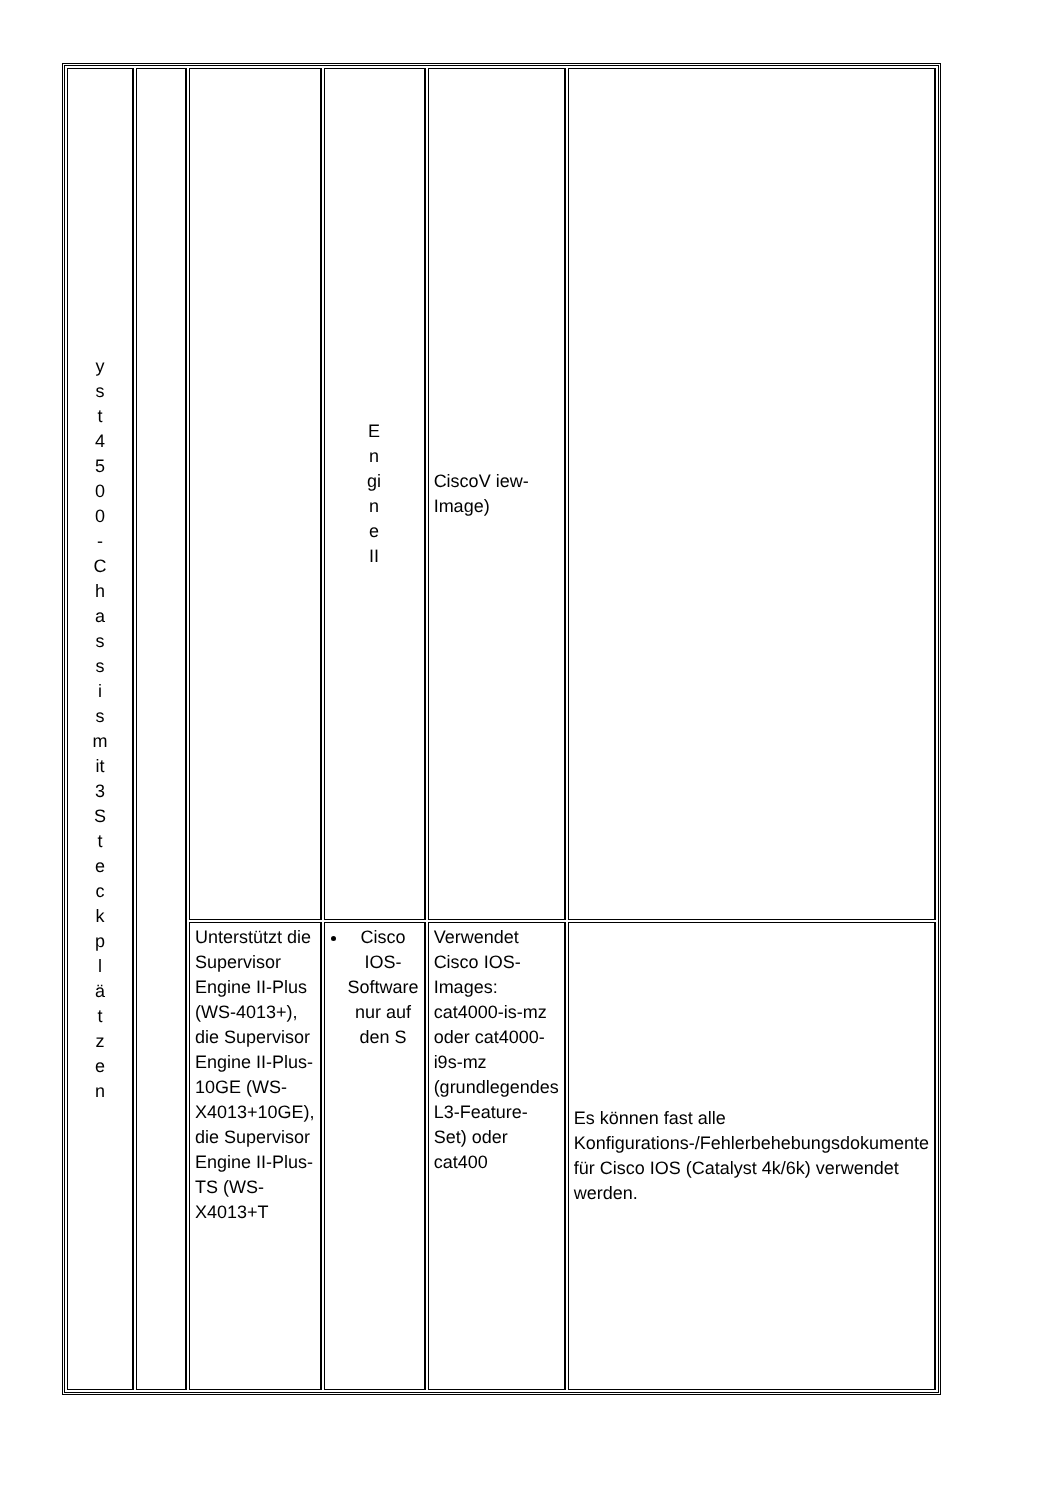| y s t 4 5 0 0 - C h a s s i s m it 3 S t e c k p l ä t z e n | | | E n gi n e II | CiscoV iew-Image) | |
| | | Unterstützt die Supervisor Engine II-Plus (WS-4013+), die Supervisor Engine II-Plus-10GE (WS-X4013+10GE), die Supervisor Engine II-Plus-TS (WS-X4013+T | Cisco IOS-Software nur auf den S | Verwendet Cisco IOS-Images: cat4000-is-mz oder cat4000-i9s-mz (grundlegendes L3-Feature-Set) oder cat400 | Es können fast alle Konfigurations-/Fehlerbehebungsdokumente für Cisco IOS (Catalyst 4k/6k) verwendet werden. |